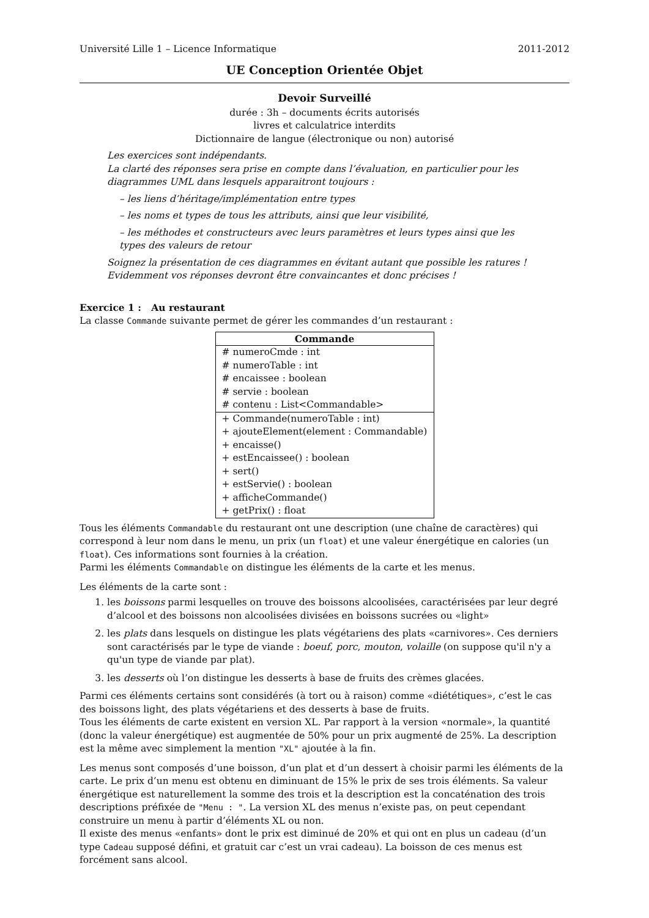Université Lille 1 – Licence Informatique 2011-2012
UE Conception Orientée Objet
Devoir Surveillé
durée : 3h – documents écrits autorisés
livres et calculatrice interdits
Dictionnaire de langue (électronique ou non) autorisé
Les exercices sont indépendants.
La clarté des réponses sera prise en compte dans l’évaluation, en particulier pour les diagrammes UML dans lesquels apparaitront toujours :
– les liens d’héritage/implémentation entre types
– les noms et types de tous les attributs, ainsi que leur visibilité,
– les méthodes et constructeurs avec leurs paramètres et leurs types ainsi que les types des valeurs de retour
Soignez la présentation de ces diagrammes en évitant autant que possible les ratures !
Evidemment vos réponses devront être convaincantes et donc précises !
Exercice 1 : Au restaurant
La classe Commande suivante permet de gérer les commandes d’un restaurant :
| Commande |
| --- |
| # numeroCmde : int # numeroTable : int # encaissee : boolean # servie : boolean # contenu : List<Commandable> |
| + Commande(numeroTable : int) + ajouteElement(element : Commandable) + encaisse() + estEncaissee() : boolean + sert() + estServie() : boolean + afficheCommande() + getPrix() : float |
Tous les éléments Commandable du restaurant ont une description (une chaîne de caractères) qui correspond à leur nom dans le menu, un prix (un float) et une valeur énergétique en calories (un float). Ces informations sont fournies à la création.
Parmi les éléments Commandable on distingue les éléments de la carte et les menus.
Les éléments de la carte sont :
1. les boissons parmi lesquelles on trouve des boissons alcoolisées, caractérisées par leur degré d’alcool et des boissons non alcoolisées divisées en boissons sucrées ou «light»
2. les plats dans lesquels on distingue les plats végétariens des plats «carnivores». Ces derniers sont caractérisés par le type de viande : boeuf, porc, mouton, volaille (on suppose qu'il n'y a qu'un type de viande par plat).
3. les desserts où l’on distingue les desserts à base de fruits des crèmes glacées.
Parmi ces éléments certains sont considérés (à tort ou à raison) comme «diététiques», c’est le cas des boissons light, des plats végétariens et des desserts à base de fruits.
Tous les éléments de carte existent en version XL. Par rapport à la version «normale», la quantité (donc la valeur énergétique) est augmentée de 50% pour un prix augmenté de 25%. La description est la même avec simplement la mention "XL" ajoutée à la fin.
Les menus sont composés d’une boisson, d’un plat et d’un dessert à choisir parmi les éléments de la carte. Le prix d’un menu est obtenu en diminuant de 15% le prix de ses trois éléments. Sa valeur énergétique est naturellement la somme des trois et la description est la concaténation des trois descriptions préfixée de "Menu : ". La version XL des menus n’existe pas, on peut cependant construire un menu à partir d’éléments XL ou non.
Il existe des menus «enfants» dont le prix est diminué de 20% et qui ont en plus un cadeau (d’un type Cadeau supposé défini, et gratuit car c’est un vrai cadeau). La boisson de ces menus est forcément sans alcool.